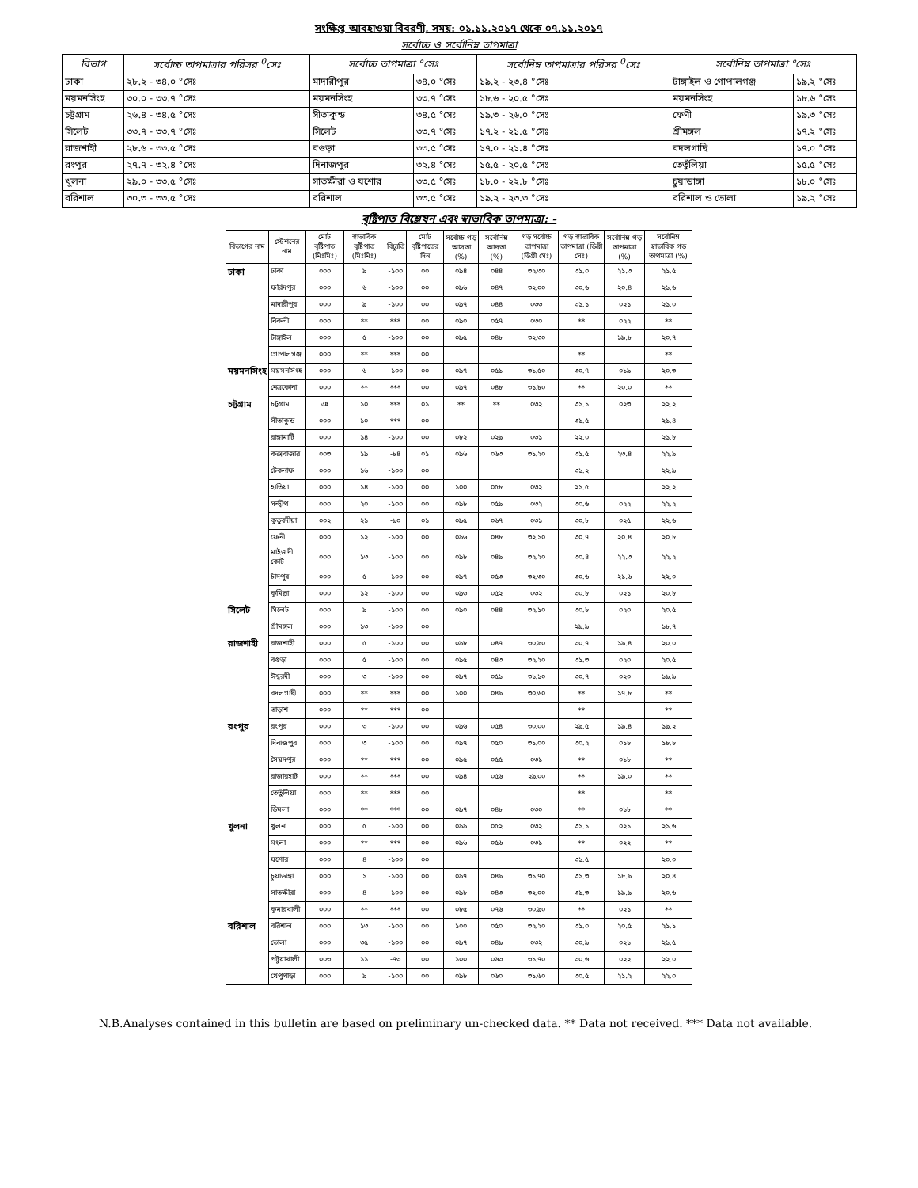সংক্ষিপ্ত আবহাওয়া বিবরণী, সময়: ০১.১১.২০১৭ থেকে ০৭.১১.২০১৭
সর্বোচ্চ ও সর্বোনিম্ন তাপমাত্রা
| বিভাগ | সর্বোচ্চ তাপমাত্রার পরিসর <sup>0</sup>সেঃ | সর্বোচ্চ তাপমাত্রা °সেঃ | | সর্বোনিম্ন তাপমাত্রার পরিসর <sup>0</sup>সেঃ | সর্বোনিম্ন তাপমাত্রা °সেঃ | |
| --- | --- | --- | --- | --- | --- | --- |
| ঢাকা | ২৮.২ - ৩৪.০ °সেঃ | মাদারীপুর | ৩৪.০ °সেঃ | ১৯.২ - ২৩.৪ °সেঃ | টাঙ্গাইল ও গোপালগঞ্জ | ১৯.২ °সেঃ |
| ময়মনসিংহ | ৩০.০ - ৩৩.৭ °সেঃ | ময়মনসিংহ | ৩৩.৭ °সেঃ | ১৮.৬ - ২০.৫ °সেঃ | ময়মনসিংহ | ১৮.৬ °সেঃ |
| চট্টগ্রাম | ২৬.৪ - ৩৪.৫ °সেঃ | সীতাকুন্ড | ৩৪.৫ °সেঃ | ১৯.৩ - ২৬.০ °সেঃ | ফেণী | ১৯.৩ °সেঃ |
| সিলেট | ৩৩.৭ - ৩৩.৭ °সেঃ | সিলেট | ৩৩.৭ °সেঃ | ১৭.২ - ২১.৫ °সেঃ | শ্রীমঙ্গল | ১৭.২ °সেঃ |
| রাজশাহী | ২৮.৬ - ৩৩.৫ °সেঃ | বগুড়া | ৩৩.৫ °সেঃ | ১৭.০ - ২১.৪ °সেঃ | বদলগাছি | ১৭.০ °সেঃ |
| রংপুর | ২৭.৭ - ৩২.৪ °সেঃ | দিনাজপুর | ৩২.৪ °সেঃ | ১৫.৫ - ২০.৫ °সেঃ | তেতুঁলিয়া | ১৫.৫ °সেঃ |
| খুলনা | ২৯.০ - ৩৩.৫ °সেঃ | সাতক্ষীরা ও যশোর | ৩৩.৫ °সেঃ | ১৮.০ - ২২.৮ °সেঃ | চুয়াডাঙ্গা | ১৮.০ °সেঃ |
| বরিশাল | ৩০.৩ - ৩৩.৫ °সেঃ | বরিশাল | ৩৩.৫ °সেঃ | ১৯.২ - ২৩.৩ °সেঃ | বরিশাল ও ভোলা | ১৯.২ °সেঃ |
বৃষ্টিপাত বিশ্লেষন এবং স্বাভাবিক তাপমাত্রা: -
| বিভাগের নাম | স্টেশনের নাম | মোট বৃষ্টিপাত (মিঃমিঃ) | স্বাভাবিক বৃষ্টিপাত (মিঃমিঃ) | বিচ্যুতি | মোট বৃষ্টিপাতের দিন | সর্বোচ্চ গড় আদ্রতা (%) | সর্বোনিম্ন আদ্রতা (%) | গড় সর্বোচ্চ তাপমাত্রা (ডিগ্রী সেঃ) | গড় স্বাভাবিক তাপমাত্রা (ডিগ্রী সেঃ) | সর্বোনিম্ন গড় তাপমাত্রা (%) | সর্বোনিম্ন স্বাভাবিক গড় তাপমাত্রা (%) |
| --- | --- | --- | --- | --- | --- | --- | --- | --- | --- | --- | --- |
| ঢাকা | ঢাকা | ০০০ | ৯ | -১০০ | ০০ | ০৯৪ | ০৪৪ | ৩২.৩০ | ৩১.০ | ২১.৩ | ২১.৫ |
| | ফরিদপুর | ০০০ | ৬ | -১০০ | ০০ | ০৯৬ | ০৪৭ | ৩২.০০ | ৩০.৬ | ২০.৪ | ২১.৬ |
| | মাদারীপুর | ০০০ | ৯ | -১০০ | ০০ | ০৯৭ | ০৪৪ | ০৩৩ | ৩১.১ | ০২১ | ২১.০ |
| | নিকলী | ০০০ | ** | *** | ০০ | ০৯০ | ০৫৭ | ০৩০ | ** | ০২২ | ** |
| | টাঙ্গাইল | ০০০ | ৫ | -১০০ | ০০ | ০৯৫ | ০৪৮ | ৩২.৩০ | | ১৯.৮ | ২০.৭ |
| | গোপালগঞ্জ | ০০০ | ** | *** | ০০ | | | | ** | | ** |
| ময়মনসিংহ | ময়মনসিংহ | ০০০ | ৬ | -১০০ | ০০ | ০৯৭ | ০৫১ | ৩১.৫০ | ৩০.৭ | ০১৯ | ২০.৩ |
| | নেত্রকোনা | ০০০ | ** | *** | ০০ | ০৯৭ | ০৪৮ | ৩১.৮০ | ** | ২০.০ | ** |
| চট্টগ্রাম | চট্টগ্রাম | ঞ | ১০ | *** | ০১ | ** | ** | ০৩২ | ৩১.১ | ০২৩ | ২২.২ |
| | সীতাকুন্ড | ০০০ | ১০ | *** | ০০ | | | | ৩১.৫ | | ২১.৪ |
| | রাঙ্গামাটি | ০০০ | ১৪ | -১০০ | ০০ | ০৮২ | ০২৯ | ০৩১ | ২২.০ | | ২১.৮ |
| | কক্সবাজার | ০০৩ | ১৯ | -৮৪ | ০১ | ০৯৬ | ০৬৩ | ৩১.২০ | ৩১.৫ | ২৩.৪ | ২২.৯ |
| | টেকনাফ | ০০০ | ১৬ | -১০০ | ০০ | | | | ৩১.২ | | ২২.৯ |
| | হাতিয়া | ০০০ | ১৪ | -১০০ | ০০ | ১০০ | ০৫৮ | ০৩২ | ২১.৫ | | ২২.২ |
| | সন্দ্বীপ | ০০০ | ২০ | -১০০ | ০০ | ০৯৮ | ০৫৯ | ০৩২ | ৩০.৬ | ০২২ | ২২.২ |
| | কুতুবদীয়া | ০০২ | ২১ | -৯০ | ০১ | ০৯৫ | ০৬৭ | ০৩১ | ৩০.৮ | ০২৫ | ২২.৬ |
| | ফেনী | ০০০ | ১২ | -১০০ | ০০ | ০৯৬ | ০৪৮ | ৩২.১০ | ৩০.৭ | ২০.৪ | ২০.৮ |
| | মাইজদী কোর্ট | ০০০ | ১৩ | -১০০ | ০০ | ০৯৮ | ০৪৯ | ৩২.২০ | ৩০.৪ | ২২.৩ | ২২.২ |
| | চাঁদপুর | ০০০ | ৫ | -১০০ | ০০ | ০৯৭ | ০৫৩ | ৩২.৩০ | ৩০.৬ | ২১.৬ | ২২.০ |
| | কুমিল্লা | ০০০ | ১২ | -১০০ | ০০ | ০৯৩ | ০৫২ | ০৩২ | ৩০.৮ | ০২১ | ২০.৮ |
| সিলেট | সিলেট | ০০০ | ৯ | -১০০ | ০০ | ০৯০ | ০৪৪ | ৩২.১০ | ৩০.৮ | ০২০ | ২০.৫ |
| | শ্রীমঙ্গল | ০০০ | ১৩ | -১০০ | ০০ | | | | ২৯.৯ | | ১৮.৭ |
| রাজশাহী | রাজশাহী | ০০০ | ৫ | -১০০ | ০০ | ০৯৮ | ০৪৭ | ৩০.৯০ | ৩০.৭ | ১৯.৪ | ২০.০ |
| | বগুড়া | ০০০ | ৫ | -১০০ | ০০ | ০৯৫ | ০৪৩ | ৩২.২০ | ৩১.৩ | ০২০ | ২০.৫ |
| | ঈশ্বরদী | ০০০ | ৩ | -১০০ | ০০ | ০৯৭ | ০৫১ | ৩১.১০ | ৩০.৭ | ০২০ | ১৯.৯ |
| | বদলগাছী | ০০০ | ** | *** | ০০ | ১০০ | ০৪৯ | ৩০.৬০ | ** | ১৭.৮ | ** |
| | তাড়াশ | ০০০ | ** | *** | ০০ | | | | ** | | ** |
| রংপুর | রংপুর | ০০০ | ৩ | -১০০ | ০০ | ০৯৬ | ০৫৪ | ৩০.০০ | ২৯.৫ | ১৯.৪ | ১৯.২ |
| | দিনাজপুর | ০০০ | ৩ | -১০০ | ০০ | ০৯৭ | ০৫০ | ৩১.০০ | ৩০.২ | ০১৮ | ১৮.৮ |
| | সৈয়দপুর | ০০০ | ** | *** | ০০ | ০৯৫ | ০৫৫ | ০৩১ | ** | ০১৮ | ** |
| | রাজারহাট | ০০০ | ** | *** | ০০ | ০৯৪ | ০৫৬ | ২৯.০০ | ** | ১৯.০ | ** |
| | তেতুঁলিয়া | ০০০ | ** | *** | ০০ | | | | ** | | ** |
| | ডিমলা | ০০০ | ** | *** | ০০ | ০৯৭ | ০৪৮ | ০৩০ | ** | ০১৮ | ** |
| খুলনা | খুলনা | ০০০ | ৫ | -১০০ | ০০ | ০৯৯ | ০৫২ | ০৩২ | ৩১.১ | ০২১ | ২১.৬ |
| | মংলা | ০০০ | ** | *** | ০০ | ০৯৬ | ০৫৬ | ০৩১ | ** | ০২২ | ** |
| | যশোর | ০০০ | ৪ | -১০০ | ০০ | | | | ৩১.৫ | | ২০.০ |
| | চুয়াডাঙ্গা | ০০০ | ১ | -১০০ | ০০ | ০৯৭ | ০৪৯ | ৩১.৭০ | ৩১.৩ | ১৮.৯ | ২০.৪ |
| | সাতক্ষীরা | ০০০ | ৪ | -১০০ | ০০ | ০৯৮ | ০৪৩ | ৩২.০০ | ৩১.৩ | ১৯.৯ | ২০.৬ |
| | কুমারখালী | ০০০ | ** | *** | ০০ | ০৮৫ | ০৭৬ | ৩০.৯০ | ** | ০২১ | ** |
| বরিশাল | বরিশাল | ০০০ | ১৩ | -১০০ | ০০ | ১০০ | ০৫০ | ৩২.২০ | ৩১.০ | ২০.৫ | ২১.১ |
| | ভোলা | ০০০ | ৩৫ | -১০০ | ০০ | ০৯৭ | ০৪৯ | ০৩২ | ৩০.৯ | ০২১ | ২১.৫ |
| | পটুয়াখালী | ০০৩ | ১১ | -৭৩ | ০০ | ১০০ | ০৬৩ | ৩১.৭০ | ৩০.৬ | ০২২ | ২২.০ |
| | খেপুপাড়া | ০০০ | ৯ | -১০০ | ০০ | ০৯৮ | ০৬০ | ৩১.৬০ | ৩০.৫ | ২১.২ | ২২.০ |
N.B.Analyses contained in this bulletin are based on preliminary un-checked data. ** Data not received. *** Data not available.